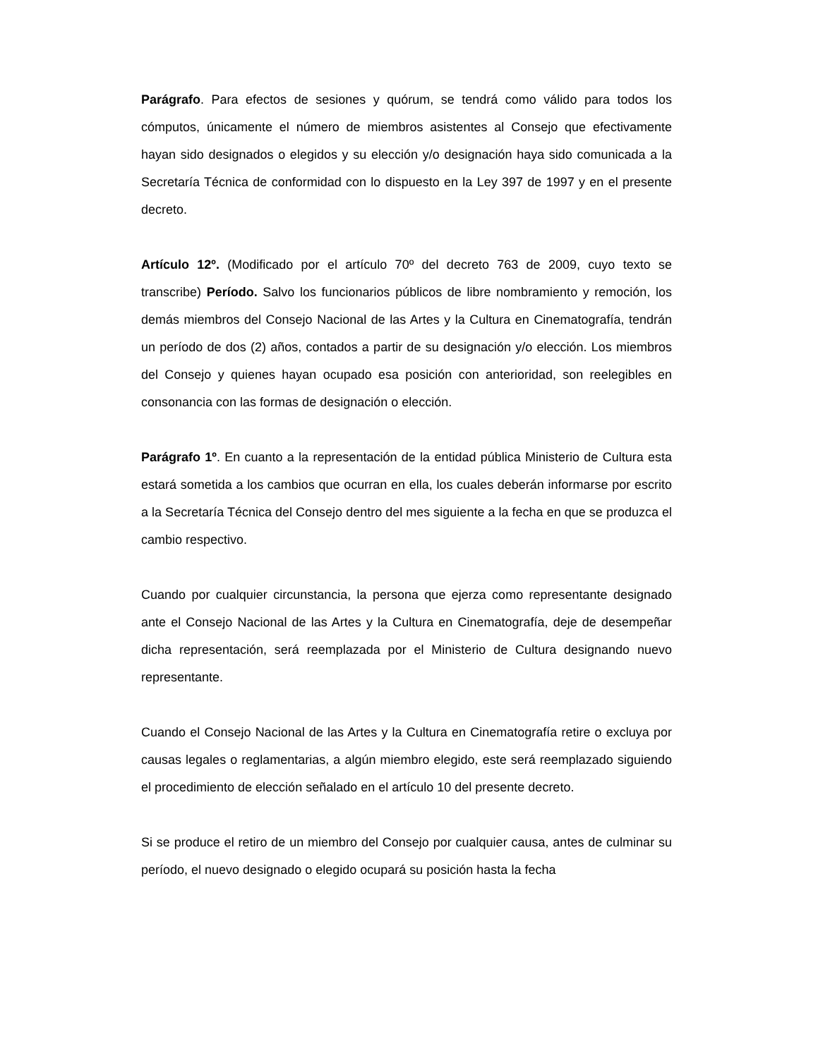Parágrafo. Para efectos de sesiones y quórum, se tendrá como válido para todos los cómputos, únicamente el número de miembros asistentes al Consejo que efectivamente hayan sido designados o elegidos y su elección y/o designación haya sido comunicada a la Secretaría Técnica de conformidad con lo dispuesto en la Ley 397 de 1997 y en el presente decreto.
Artículo 12º. (Modificado por el artículo 70º del decreto 763 de 2009, cuyo texto se transcribe) Período. Salvo los funcionarios públicos de libre nombramiento y remoción, los demás miembros del Consejo Nacional de las Artes y la Cultura en Cinematografía, tendrán un período de dos (2) años, contados a partir de su designación y/o elección. Los miembros del Consejo y quienes hayan ocupado esa posición con anterioridad, son reelegibles en consonancia con las formas de designación o elección.
Parágrafo 1º. En cuanto a la representación de la entidad pública Ministerio de Cultura esta estará sometida a los cambios que ocurran en ella, los cuales deberán informarse por escrito a la Secretaría Técnica del Consejo dentro del mes siguiente a la fecha en que se produzca el cambio respectivo.
Cuando por cualquier circunstancia, la persona que ejerza como representante designado ante el Consejo Nacional de las Artes y la Cultura en Cinematografía, deje de desempeñar dicha representación, será reemplazada por el Ministerio de Cultura designando nuevo representante.
Cuando el Consejo Nacional de las Artes y la Cultura en Cinematografía retire o excluya por causas legales o reglamentarias, a algún miembro elegido, este será reemplazado siguiendo el procedimiento de elección señalado en el artículo 10 del presente decreto.
Si se produce el retiro de un miembro del Consejo por cualquier causa, antes de culminar su período, el nuevo designado o elegido ocupará su posición hasta la fecha